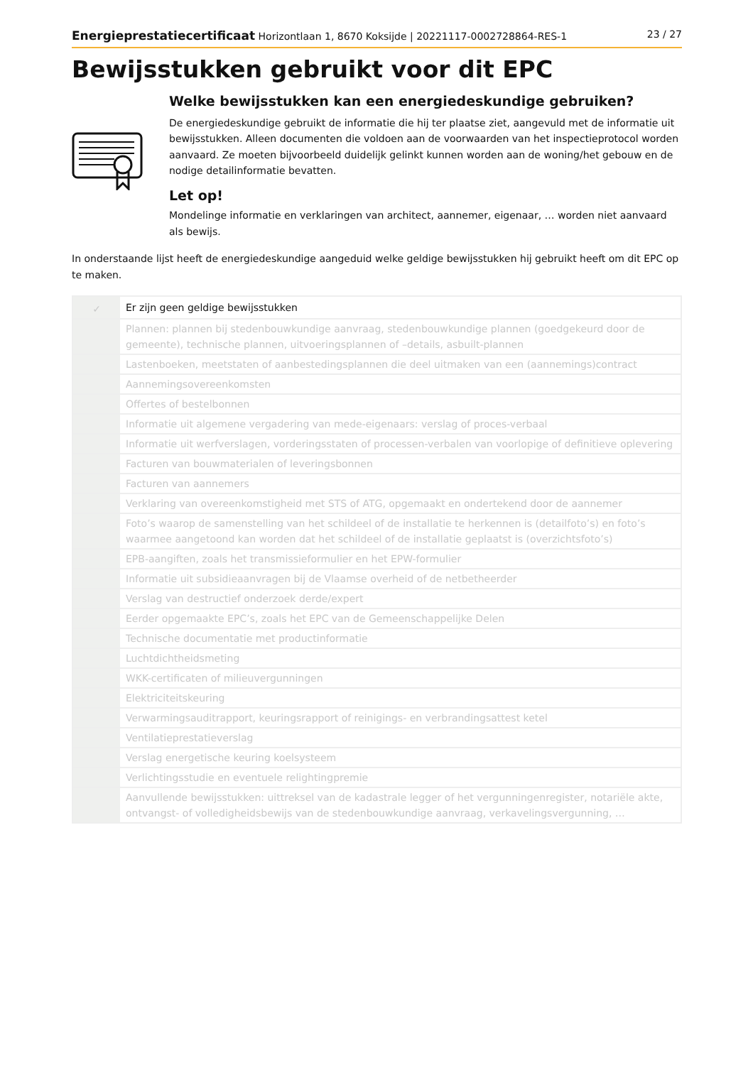Energieprestatiecertificaat Horizontlaan 1, 8670 Koksijde | 20221117-0002728864-RES-1 23 / 27
Bewijsstukken gebruikt voor dit EPC
Welke bewijsstukken kan een energiedeskundige gebruiken?
De energiedeskundige gebruikt de informatie die hij ter plaatse ziet, aangevuld met de informatie uit bewijsstukken. Alleen documenten die voldoen aan de voorwaarden van het inspectieprotocol worden aanvaard. Ze moeten bijvoorbeeld duidelijk gelinkt kunnen worden aan de woning/het gebouw en de nodige detailinformatie bevatten.
Let op!
Mondelinge informatie en verklaringen van architect, aannemer, eigenaar, … worden niet aanvaard als bewijs.
In onderstaande lijst heeft de energiedeskundige aangeduid welke geldige bewijsstukken hij gebruikt heeft om dit EPC op te maken.
| ✓ | Er zijn geen geldige bewijsstukken |
| | Plannen: plannen bij stedenbouwkundige aanvraag, stedenbouwkundige plannen (goedgekeurd door de gemeente), technische plannen, uitvoeringsplannen of –details, asbuilt-plannen |
| | Lastenboeken, meetstaten of aanbestedingsplannen die deel uitmaken van een (aannemings)contract |
| | Aannemingsovereenkomsten |
| | Offertes of bestelbonnen |
| | Informatie uit algemene vergadering van mede-eigenaars: verslag of proces-verbaal |
| | Informatie uit werfverslagen, vorderingsstaten of processen-verbalen van voorlopige of definitieve oplevering |
| | Facturen van bouwmaterialen of leveringsbonnen |
| | Facturen van aannemers |
| | Verklaring van overeenkomstigheid met STS of ATG, opgemaakt en ondertekend door de aannemer |
| | Foto’s waarop de samenstelling van het schildeel of de installatie te herkennen is (detailfoto’s) en foto’s waarmee aangetoond kan worden dat het schildeel of de installatie geplaatst is (overzichtsfoto’s) |
| | EPB-aangiften, zoals het transmissieformulier en het EPW-formulier |
| | Informatie uit subsidieaanvragen bij de Vlaamse overheid of de netbetheerder |
| | Verslag van destructief onderzoek derde/expert |
| | Eerder opgemaakte EPC’s, zoals het EPC van de Gemeenschappelijke Delen |
| | Technische documentatie met productinformatie |
| | Luchtdichtheidsmeting |
| | WKK-certificaten of milieuvergunningen |
| | Elektriciteitskeuring |
| | Verwarmingsauditrapport, keuringsrapport of reinigings- en verbrandingsattest ketel |
| | Ventilatieprestatieverslag |
| | Verslag energetische keuring koelsysteem |
| | Verlichtingsstudie en eventuele relightingpremie |
| | Aanvullende bewijsstukken: uittreksel van de kadastrale legger of het vergunningenregister, notariële akte, ontvangst- of volledigheidsbewijs van de stedenbouwkundige aanvraag, verkavelingsvergunning, … |